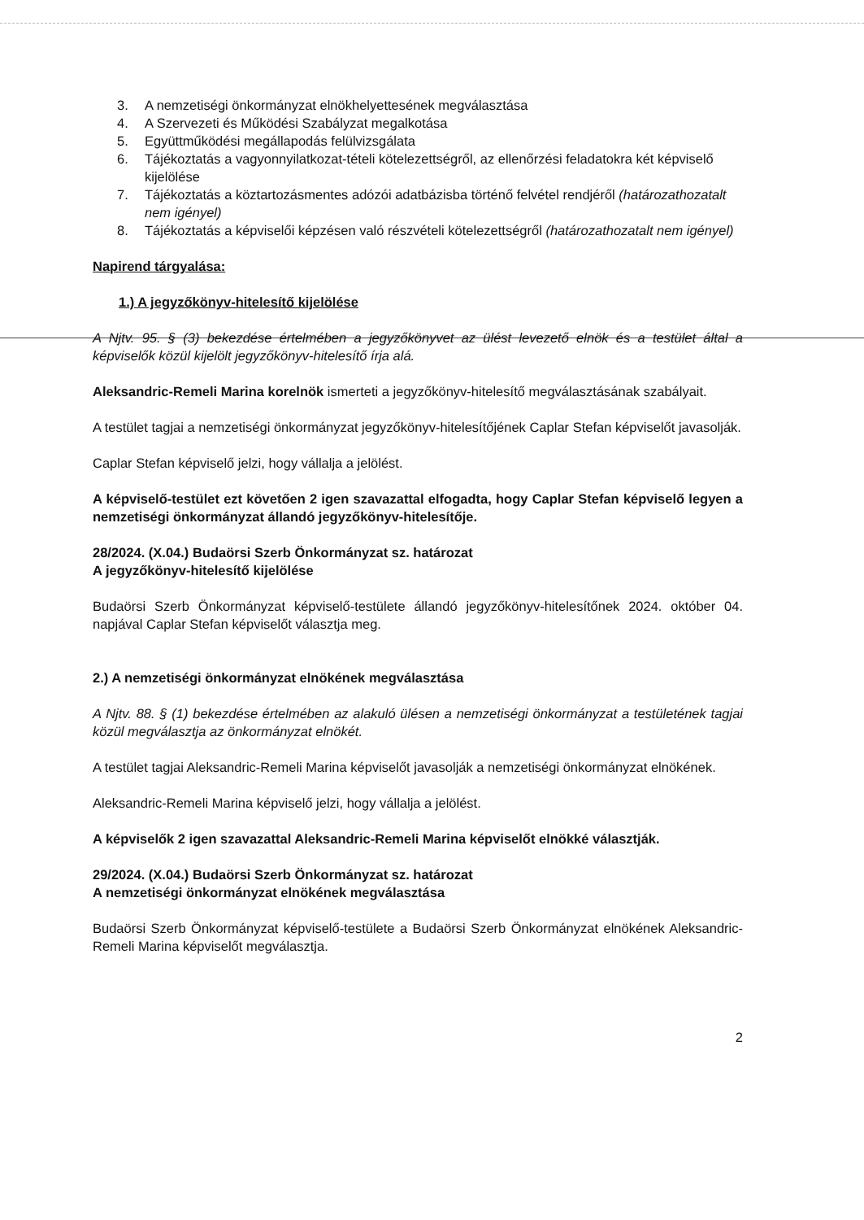3. A nemzetiségi önkormányzat elnökhelyettesének megválasztása
4. A Szervezeti és Működési Szabályzat megalkotása
5. Együttműködési megállapodás felülvizsgálata
6. Tájékoztatás a vagyonnyilatkozat-tételi kötelezettségről, az ellenőrzési feladatokra két képviselő kijelölése
7. Tájékoztatás a köztartozásmentes adózói adatbázisba történő felvétel rendjéről (határozathozatalt nem igényel)
8. Tájékoztatás a képviselői képzésen való részvételi kötelezettségről (határozathozatalt nem igényel)
Napirend tárgyalása:
1.) A jegyzőkönyv-hitelesítő kijelölése
A Njtv. 95. § (3) bekezdése értelmében a jegyzőkönyvet az ülést levezető elnök és a testület által a képviselők közül kijelölt jegyzőkönyv-hitelesítő írja alá.
Aleksandric-Remeli Marina korelnök ismerteti a jegyzőkönyv-hitelesítő megválasztásának szabályait.
A testület tagjai a nemzetiségi önkormányzat jegyzőkönyv-hitelesítőjének Caplar Stefan képviselőt javasolják.
Caplar Stefan képviselő jelzi, hogy vállalja a jelölést.
A képviselő-testület ezt követően 2 igen szavazattal elfogadta, hogy Caplar Stefan képviselő legyen a nemzetiségi önkormányzat állandó jegyzőkönyv-hitelesítője.
28/2024. (X.04.) Budaörsi Szerb Önkormányzat sz. határozat
A jegyzőkönyv-hitelesítő kijelölése
Budaörsi Szerb Önkormányzat képviselő-testülete állandó jegyzőkönyv-hitelesítőnek 2024. október 04. napjával Caplar Stefan képviselőt választja meg.
2.) A nemzetiségi önkormányzat elnökének megválasztása
A Njtv. 88. § (1) bekezdése értelmében az alakuló ülésen a nemzetiségi önkormányzat a testületének tagjai közül megválasztja az önkormányzat elnökét.
A testület tagjai Aleksandric-Remeli Marina képviselőt javasolják a nemzetiségi önkormányzat elnökének.
Aleksandric-Remeli Marina képviselő jelzi, hogy vállalja a jelölést.
A képviselők 2 igen szavazattal Aleksandric-Remeli Marina képviselőt elnökké választják.
29/2024. (X.04.) Budaörsi Szerb Önkormányzat sz. határozat
A nemzetiségi önkormányzat elnökének megválasztása
Budaörsi Szerb Önkormányzat képviselő-testülete a Budaörsi Szerb Önkormányzat elnökének Aleksandric-Remeli Marina képviselőt megválasztja.
2